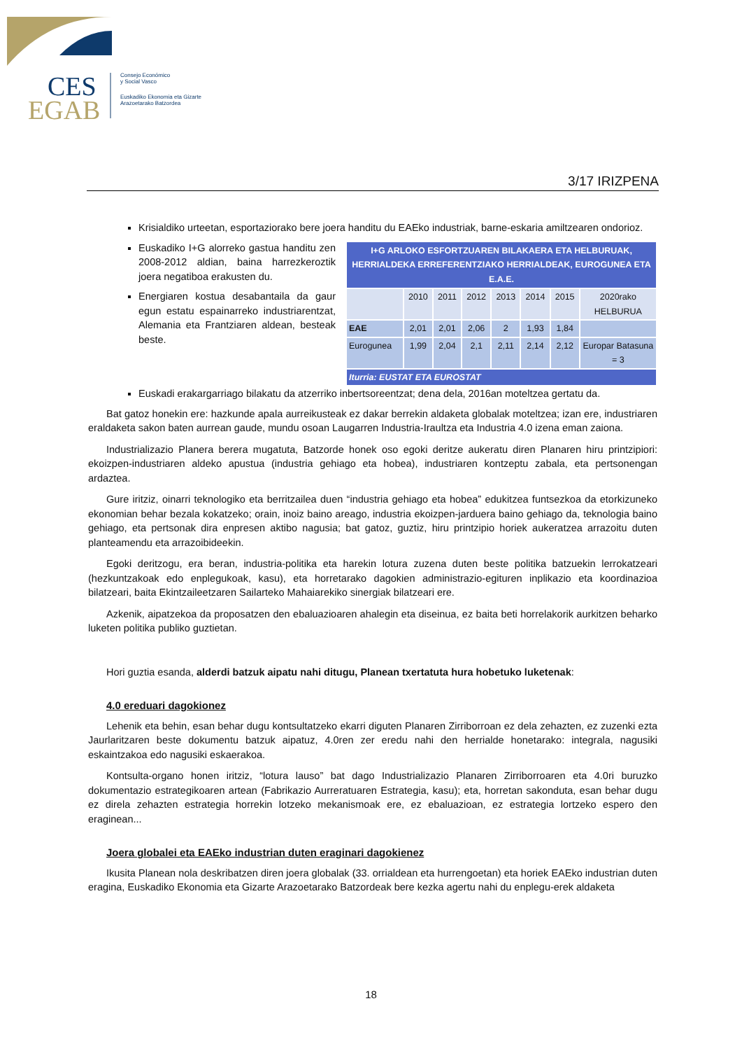CES
EGAB
Consejo Económico
y Social Vasco
Euskadiko Ekonomia eta Gizarte
Arazoetarako Batzordea
3/17 IRIZPENA
Krisialdiko urteetan, esportaziorako bere joera handitu du EAEko industriak, barne-eskaria amiltzearen ondorioz.
Euskadiko I+G alorreko gastua handitu zen 2008-2012 aldian, baina harrezkeroztik joera negatiboa erakusten du.
Energiaren kostua desabantaila da gaur egun estatu espainarreko industriarentzat, Alemania eta Frantziaren aldean, besteak beste.
| I+G ARLOKO ESFORTZUAREN BILAKAERA ETA HELBURUAK, HERRIALDEKA ERREFERENTZIAKO HERRIALDEAK, EUROGUNEA ETA E.A.E. | | | | | | | |
| | 2010 | 2011 | 2012 | 2013 | 2014 | 2015 | 2020rako HELBURUA |
| EAE | 2,01 | 2,01 | 2,06 | 2 | 1,93 | 1,84 | |
| Eurogunea | 1,99 | 2,04 | 2,1 | 2,11 | 2,14 | 2,12 | Europar Batasuna = 3 |
| Iturria: EUSTAT ETA EUROSTAT | | | | | | | |
Euskadi erakargarriago bilakatu da atzerriko inbertsoreentzat; dena dela, 2016an moteltzea gertatu da.
Bat gatoz honekin ere: hazkunde apala aurreikusteak ez dakar berrekin aldaketa globalak moteltzea; izan ere, industriaren eraldaketa sakon baten aurrean gaude, mundu osoan Laugarren Industria-Iraultza eta Industria 4.0 izena eman zaiona.
Industrializazio Planera berera mugatuta, Batzorde honek oso egoki deritze aukeratu diren Planaren hiru printzipiori: ekoizpen-industriaren aldeko apustua (industria gehiago eta hobea), industriaren kontzeptu zabala, eta pertsonengan ardaztea.
Gure iritziz, oinarri teknologiko eta berritzailea duen “industria gehiago eta hobea” edukitzea funtsezkoa da etorkizuneko ekonomian behar bezala kokatzeko; orain, inoiz baino areago, industria ekoizpen-jarduera baino gehiago da, teknologia baino gehiago, eta pertsonak dira enpresen aktibo nagusia; bat gatoz, guztiz, hiru printzipio horiek aukeratzea arrazoitu duten planteamendu eta arrazoibideekin.
Egoki deritzogu, era beran, industria-politika eta harekin lotura zuzena duten beste politika batzuekin lerrokatzeari (hezkuntzakoak edo enplegukoak, kasu), eta horretarako dagokien administrazio-egituren inplikazio eta koordinazioa bilatzeari, baita Ekintzaileetzaren Sailarteko Mahaiarekiko sinergiak bilatzeari ere.
Azkenik, aipatzekoa da proposatzen den ebaluazioaren ahalegin eta diseinua, ez baita beti horrelakorik aurkitzen beharko luketen politika publiko guztietan.
Hori guztia esanda, alderdi batzuk aipatu nahi ditugu, Planean txertatuta hura hobetuko luketenak:
4.0 ereduari dagokionez
Lehenik eta behin, esan behar dugu kontsultatzeko ekarri diguten Planaren Zirriborroan ez dela zehazten, ez zuzenki ezta Jaurlaritzaren beste dokumentu batzuk aipatuz, 4.0ren zer eredu nahi den herrialde honetarako: integrala, nagusiki eskaintzakoa edo nagusiki eskaerakoa.
Kontsulta-organo honen iritziz, “lotura lauso” bat dago Industrializazio Planaren Zirriborroaren eta 4.0ri buruzko dokumentazio estrategikoaren artean (Fabrikazio Aurreratuaren Estrategia, kasu); eta, horretan sakonduta, esan behar dugu ez direla zehazten estrategia horrekin lotzeko mekanismoak ere, ez ebaluazioan, ez estrategia lortzeko espero den eraginean...
Joera globalei eta EAEko industrian duten eraginari dagokienez
Ikusita Planean nola deskribatzen diren joera globalak (33. orrialdean eta hurrengoetan) eta horiek EAEko industrian duten eragina, Euskadiko Ekonomia eta Gizarte Arazoetarako Batzordeak bere kezka agertu nahi du enplegu-erek aldaketa
18